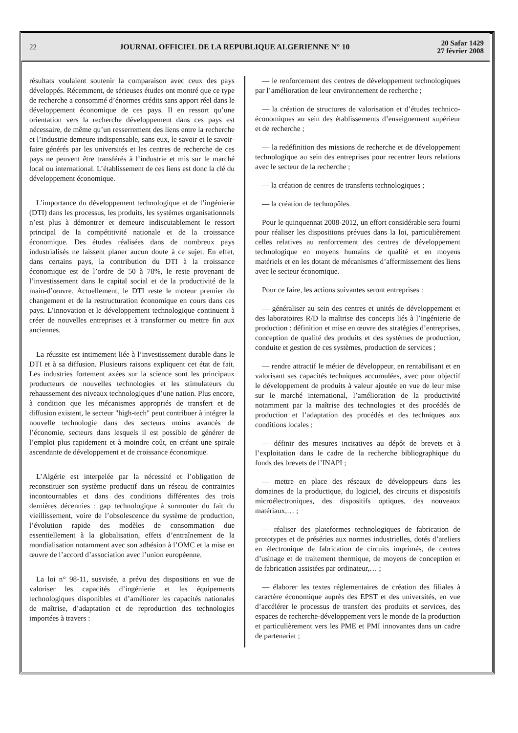22
JOURNAL OFFICIEL DE LA REPUBLIQUE ALGERIENNE N° 10
20 Safar 1429
27 février 2008
résultats voulaient soutenir la comparaison avec ceux des pays développés. Récemment, de sérieuses études ont montré que ce type de recherche a consommé d’énormes crédits sans apport réel dans le développement économique de ces pays. Il en ressort qu’une orientation vers la recherche développement dans ces pays est nécessaire, de même qu’un resserrement des liens entre la recherche et l’industrie demeure indispensable, sans eux, le savoir et le savoir-faire générés par les universités et les centres de recherche de ces pays ne peuvent être transférés à l’industrie et mis sur le marché local ou international. L’établissement de ces liens est donc la clé du développement économique.
L’importance du développement technologique et de l’ingénierie (DTI) dans les processus, les produits, les systèmes organisationnels n’est plus à démontrer et demeure indiscutablement le ressort principal de la compétitivité nationale et de la croissance économique. Des études réalisées dans de nombreux pays industrialisés ne laissent planer aucun doute à ce sujet. En effet, dans certains pays, la contribution du DTI à la croissance économique est de l’ordre de 50 à 78%, le reste provenant de l’investissement dans le capital social et de la productivité de la main-d’œuvre. Actuellement, le DTI reste le moteur premier du changement et de la restructuration économique en cours dans ces pays. L’innovation et le développement technologique continuent à créer de nouvelles entreprises et à transformer ou mettre fin aux anciennes.
La réussite est intimement liée à l’investissement durable dans le DTI et à sa diffusion. Plusieurs raisons expliquent cet état de fait. Les industries fortement axées sur la science sont les principaux producteurs de nouvelles technologies et les stimulateurs du rehaussement des niveaux technologiques d’une nation. Plus encore, à condition que les mécanismes appropriés de transfert et de diffusion existent, le secteur "high-tech" peut contribuer à intégrer la nouvelle technologie dans des secteurs moins avancés de l’économie, secteurs dans lesquels il est possible de générer de l’emploi plus rapidement et à moindre coût, en créant une spirale ascendante de développement et de croissance économique.
L’Algérie est interpelée par la nécessité et l’obligation de reconstituer son système productif dans un réseau de contraintes incontournables et dans des conditions différentes des trois dernières décennies : gap technologique à surmonter du fait du vieillissement, voire de l’obsolescence du système de production, l’évolution rapide des modèles de consommation due essentiellement à la globalisation, effets d’entraînement de la mondialisation notamment avec son adhésion à l’OMC et la mise en œuvre de l’accord d’association avec l’union européenne.
La loi n° 98-11, susvisée, a prévu des dispositions en vue de valoriser les capacités d’ingénierie et les équipements technologiques disponibles et d’améliorer les capacités nationales de maîtrise, d’adaptation et de reproduction des technologies importées à travers :
— le renforcement des centres de développement technologiques par l’amélioration de leur environnement de recherche ;
— la création de structures de valorisation et d’études technico-économiques au sein des établissements d’enseignement supérieur et de recherche ;
— la redéfinition des missions de recherche et de développement technologique au sein des entreprises pour recentrer leurs relations avec le secteur de la recherche ;
— la création de centres de transferts technologiques ;
— la création de technopôles.
Pour le quinquennat 2008-2012, un effort considérable sera fourni pour réaliser les dispositions prévues dans la loi, particulièrement celles relatives au renforcement des centres de développement technologique en moyens humains de qualité et en moyens matériels et en les dotant de mécanismes d’affermissement des liens avec le secteur économique.
Pour ce faire, les actions suivantes seront entreprises :
— généraliser au sein des centres et unités de développement et des laboratoires R/D la maîtrise des concepts liés à l’ingénierie de production : définition et mise en œuvre des stratégies d’entreprises, conception de qualité des produits et des systèmes de production, conduite et gestion de ces systèmes, production de services ;
— rendre attractif le métier de développeur, en rentabilisant et en valorisant ses capacités techniques accumulées, avec pour objectif le développement de produits à valeur ajoutée en vue de leur mise sur le marché international, l’amélioration de la productivité notamment par la maîtrise des technologies et des procédés de production et l’adaptation des procédés et des techniques aux conditions locales ;
— définir des mesures incitatives au dépôt de brevets et à l’exploitation dans le cadre de la recherche bibliographique du fonds des brevets de l’INAPI ;
— mettre en place des réseaux de développeurs dans les domaines de la productique, du logiciel, des circuits et dispositifs microélectroniques, des dispositifs optiques, des nouveaux matériaux,… ;
— réaliser des plateformes technologiques de fabrication de prototypes et de préséries aux normes industrielles, dotés d’ateliers en électronique de fabrication de circuits imprimés, de centres d’usinage et de traitement thermique, de moyens de conception et de fabrication assistées par ordinateur,… ;
— élaborer les textes réglementaires de création des filiales à caractère économique auprès des EPST et des universités, en vue d’accélérer le processus de transfert des produits et services, des espaces de recherche-développement vers le monde de la production et particulièrement vers les PME et PMI innovantes dans un cadre de partenariat ;